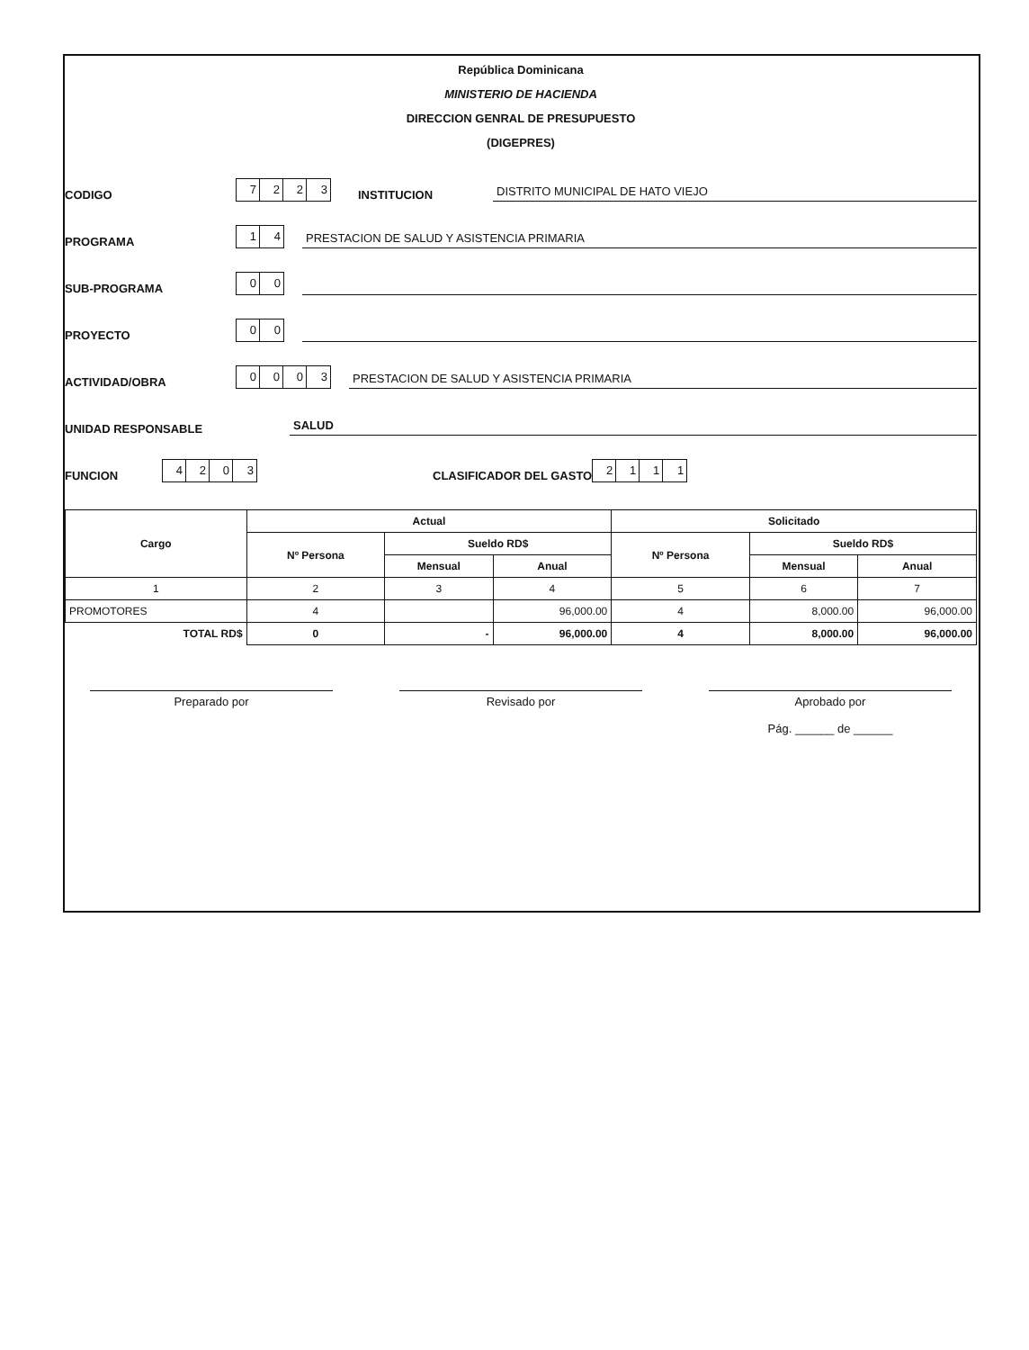República Dominicana
MINISTERIO DE HACIENDA
DIRECCION GENRAL DE PRESUPUESTO
(DIGEPRES)
CODIGO 7223 INSTITUCION DISTRITO MUNICIPAL DE HATO VIEJO
PROGRAMA 14 PRESTACION DE SALUD Y ASISTENCIA PRIMARIA
SUB-PROGRAMA 00
PROYECTO 00
ACTIVIDAD/OBRA 0003 PRESTACION DE SALUD Y ASISTENCIA PRIMARIA
UNIDAD RESPONSABLE SALUD
FUNCION 4203 CLASIFICADOR DEL GASTO 2111
| Cargo | Actual | | | Solicitado | | |
| --- | --- | --- | --- | --- | --- | --- |
| | Nº Persona | Sueldo RD$ | | Nº Persona | Sueldo RD$ | |
| | | Mensual | Anual | | Mensual | Anual |
| 1 | 2 | 3 | 4 | 5 | 6 | 7 |
| PROMOTORES | 4 | | 96,000.00 | 4 | 8,000.00 | 96,000.00 |
| TOTAL RD$ | 0 | - | 96,000.00 | 4 | 8,000.00 | 96,000.00 |
Preparado por Revisado por Aprobado por
Pág. ______ de ______